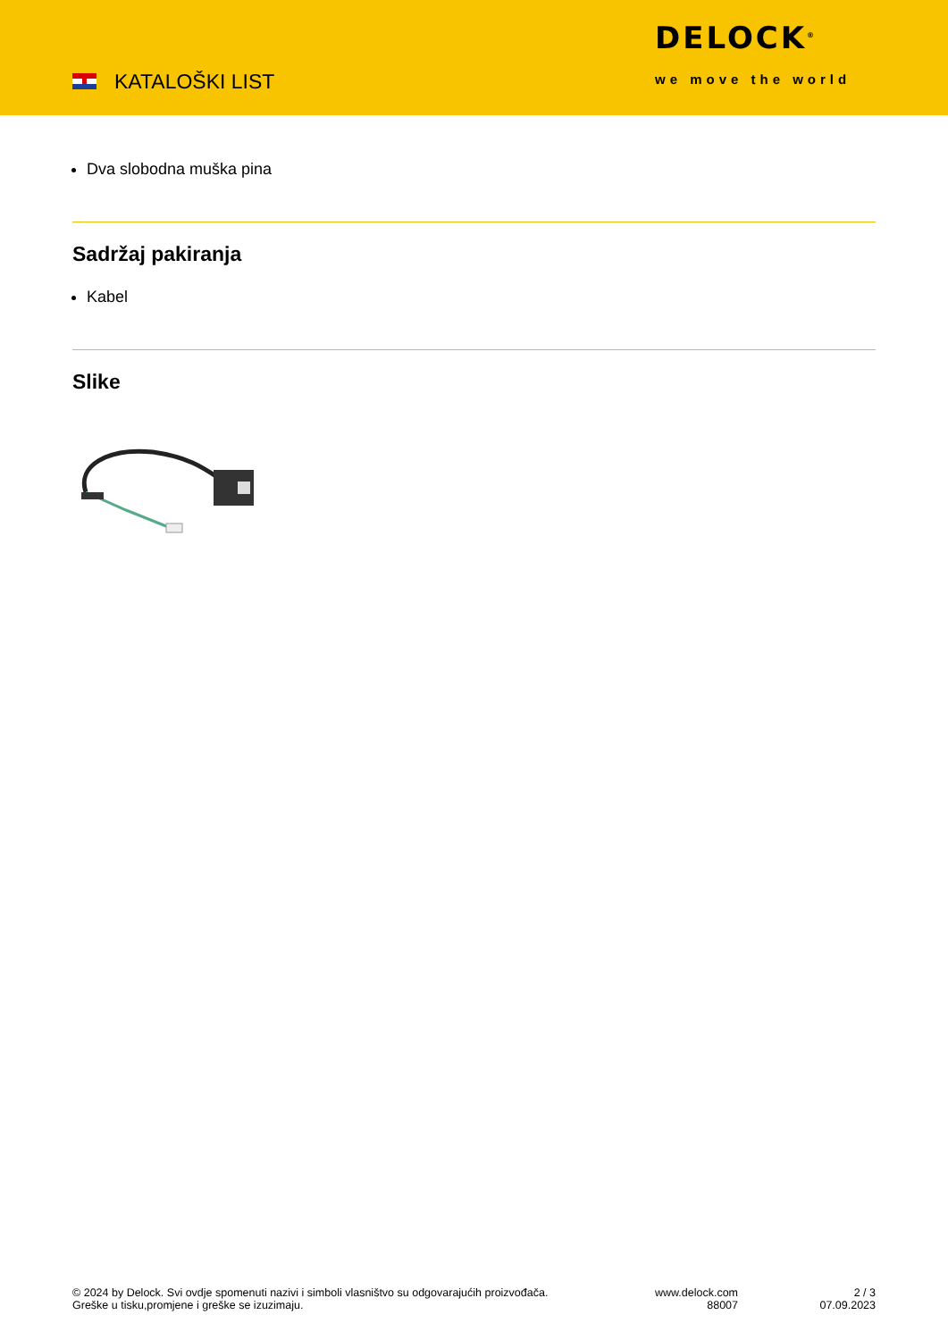KATALOŠKI LIST
DELOCK<sup>®</sup>
we move the world
Dva slobodna muška pina
Sadržaj pakiranja
Kabel
Slike
© 2024 by Delock. Svi ovdje spomenuti nazivi i simboli vlasništvo su odgovarajućih proizvođača.
Greške u tisku,promjene i greške se izuzimaju.
www.delock.com
88007
2 / 3
07.09.2023